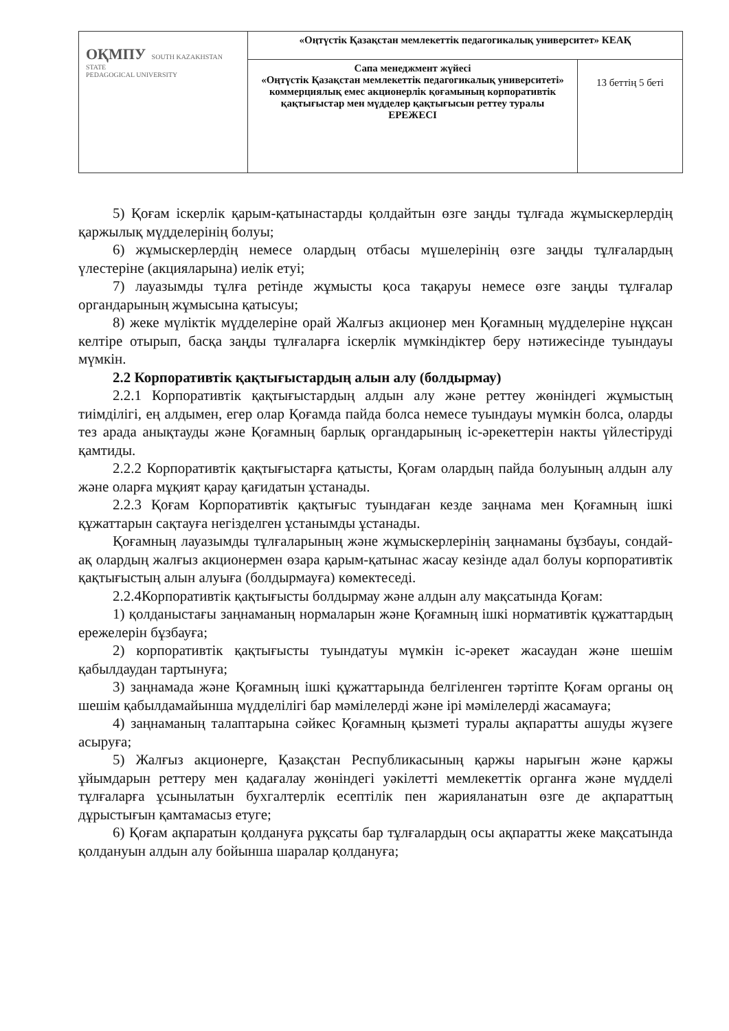| ОҚМПУ SOUTH KAZAKHSTAN STATE PEDAGOGICAL UNIVERSITY | «Оңтүстік Қазақстан мемлекеттік педагогикалық университет» КЕАҚ | |
| | Сапа менеджмент жүйесі «Оңтүстік Қазақстан мемлекеттік педагогикалық университеті» коммерциялық емес акционерлік қоғамының корпоративтік қақтығыстар мен мүдделер қақтығысын реттеу туралы ЕРЕЖЕСІ | 13 беттің 5 беті |
5) Қоғам іскерлік қарым-қатынастарды қолдайтын өзге заңды тұлғада жұмыскерлердің қаржылық мүдделерінің болуы;
6) жұмыскерлердің немесе олардың отбасы мүшелерінің өзге заңды тұлғалардың үлестеріне (акцияларына) иелік етуі;
7) лауазымды тұлға ретінде жұмысты қоса тақаруы немесе өзге заңды тұлғалар органдарының жұмысына қатысуы;
8) жеке мүліктік мүдделеріне орай Жалғыз акционер мен Қоғамның мүдделеріне нұқсан келтіре отырып, басқа заңды тұлғаларға іскерлік мүмкіндіктер беру нәтижесінде туындауы мүмкін.
2.2 Корпоративтік қақтығыстардың алын алу (болдырмау)
2.2.1 Корпоративтік қақтығыстардың алдын алу және реттеу жөніндегі жұмыстың тиімділігі, ең алдымен, егер олар Қоғамда пайда болса немесе туындауы мүмкін болса, оларды тез арада анықтауды және Қоғамның барлық органдарының іс-әрекеттерін накты үйлестіруді қамтиды.
2.2.2 Корпоративтік қақтығыстарға қатысты, Қоғам олардың пайда болуының алдын алу және оларға мұқият қарау қағидатын ұстанады.
2.2.3 Қоғам Корпоративтік қақтығыс туындаған кезде заңнама мен Қоғамның ішкі құжаттарын сақтауға негізделген ұстанымды ұстанады.
Қоғамның лауазымды тұлғаларының және жұмыскерлерінің заңнаманы бұзбауы, сондай-ақ олардың жалғыз акционермен өзара қарым-қатынас жасау кезінде адал болуы корпоративтік қақтығыстың алын алуыға (болдырмауға) көмектеседі.
2.2.4Корпоративтік қақтығысты болдырмау және алдын алу мақсатында Қоғам:
1) қолданыстағы заңнаманың нормаларын және Қоғамның ішкі нормативтік құжаттардың ережелерін бұзбауға;
2) корпоративтік қақтығысты туындатуы мүмкін іс-әрекет жасаудан және шешім қабылдаудан тартынуға;
3) заңнамада және Қоғамның ішкі құжаттарында белгіленген тәртіпте Қоғам органы оң шешім қабылдамайынша мүдделілігі бар мәмілелерді және ірі мәмілелерді жасамауға;
4) заңнаманың талаптарына сәйкес Қоғамның қызметі туралы ақпаратты ашуды жүзеге асыруға;
5) Жалғыз акционерге, Қазақстан Республикасының қаржы нарығын және қаржы ұйымдарын реттеру мен қадағалау жөніндегі уәкілетті мемлекеттік органға және мүдделі тұлғаларға ұсынылатын бухгалтерлік есептілік пен жарияланатын өзге де ақпараттың дұрыстығын қамтамасыз етуге;
6) Қоғам ақпаратын қолдануға рұқсаты бар тұлғалардың осы ақпаратты жеке мақсатында қолдануын алдын алу бойынша шаралар қолдануға;